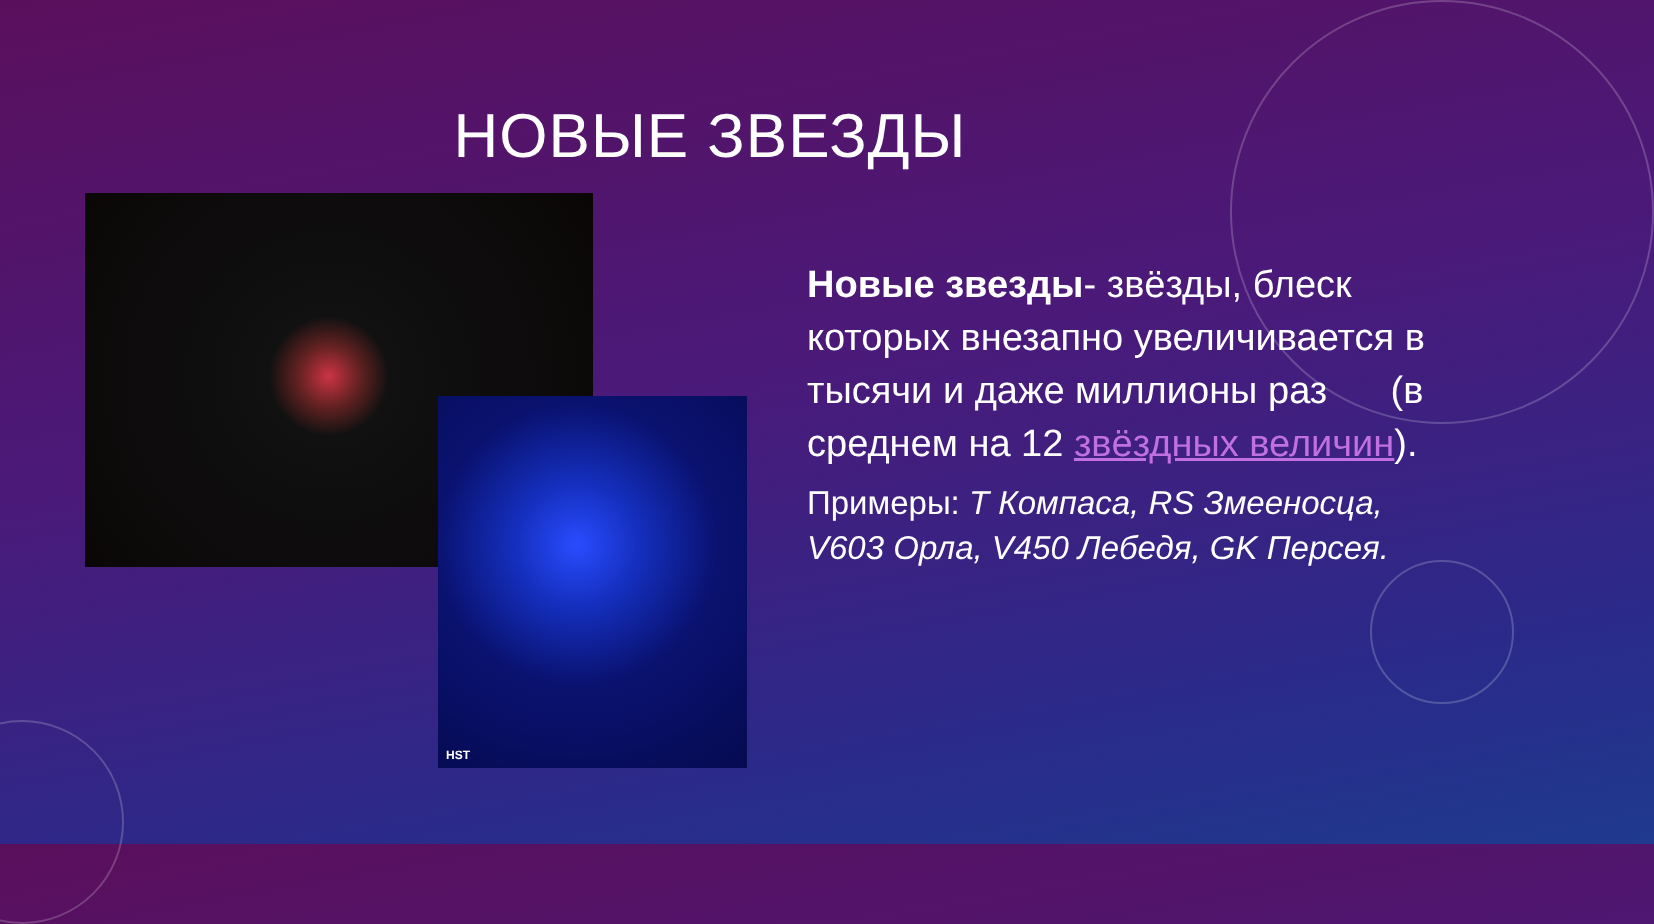НОВЫЕ ЗВЕЗДЫ
HST
Новые звезды- звёзды, блеск которых внезапно увеличивается в тысячи и даже миллионы раз (в среднем на 12 звёздных величин).
Примеры: Т Компаса, RS Змееносца, V603 Орла, V450 Лебедя, GK Персея.